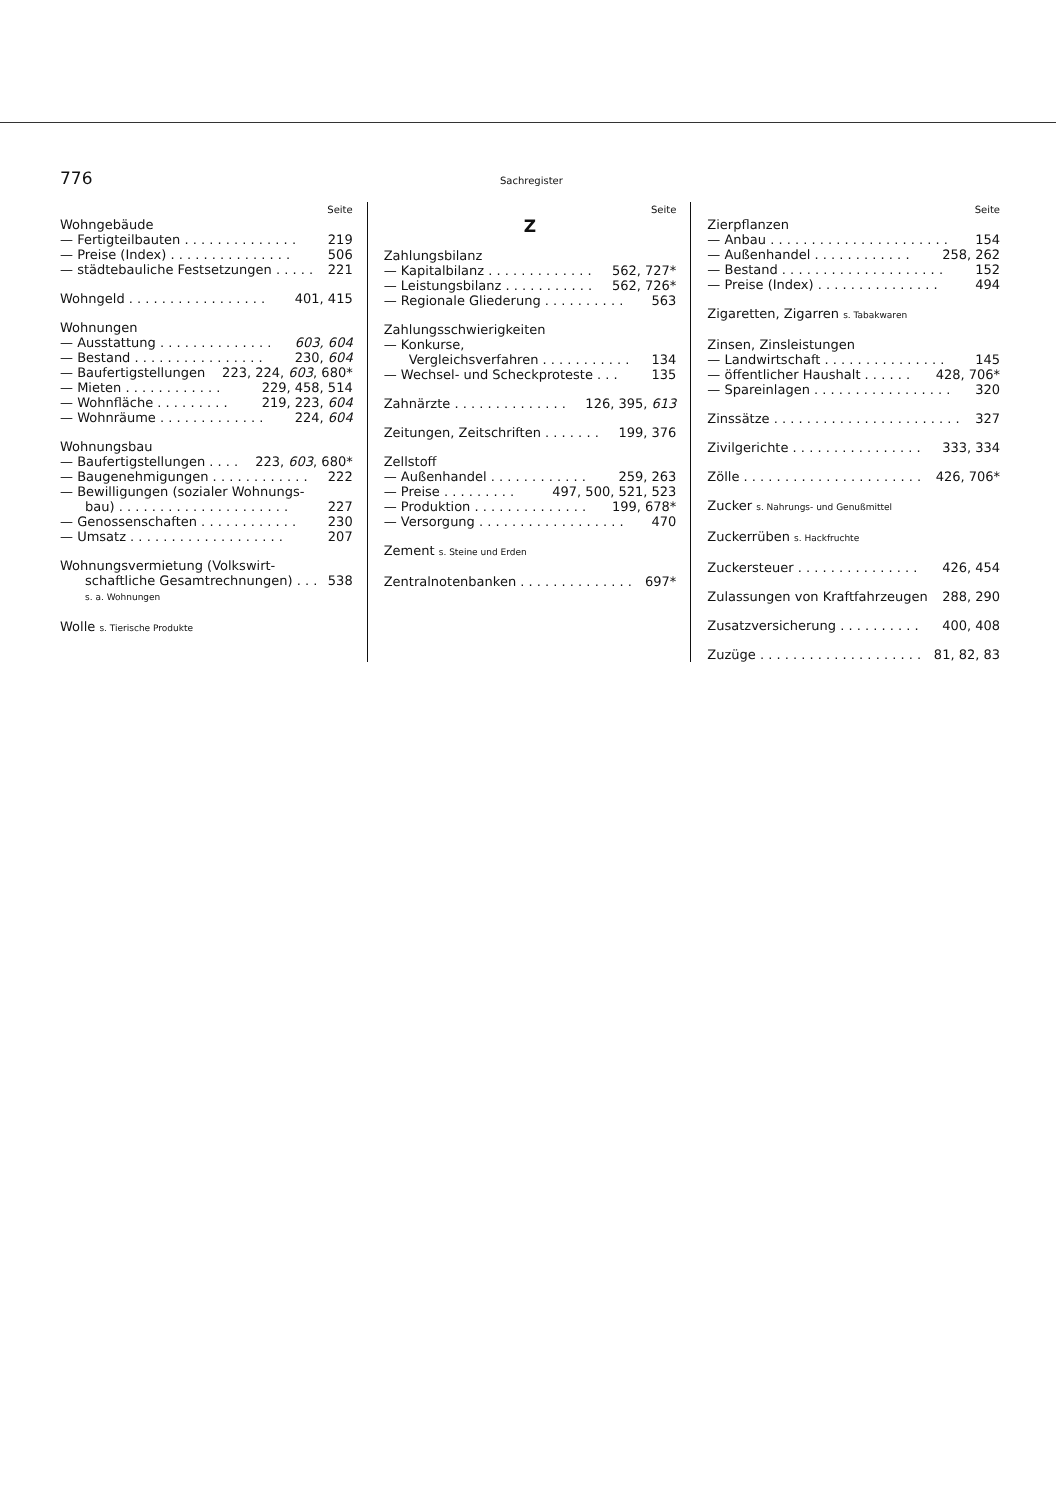776 Sachregister
Seite
Wohngebäude
— Fertigteilbauten . . . . . . . . . . . . . . 219
— Preise (Index) . . . . . . . . . . . . . . . 506
— städtebauliche Festsetzungen . . . . . 221
Wohngeld . . . . . . . . . . . . . . . . . 401, 415
Wohnungen
— Ausstattung . . . . . . . . . . . . . . 603, 604
— Bestand . . . . . . . . . . . . . . . . 230, 604
— Baufertigstellungen 223, 224, 603, 680*
— Mieten . . . . . . . . . . . . 229, 458, 514
— Wohnfläche . . . . . . . . . 219, 223, 604
— Wohnräume . . . . . . . . . . . . . 224, 604
Wohnungsbau
— Baufertigstellungen . . . . 223, 603, 680*
— Baugenehmigungen . . . . . . . . . . . . 222
— Bewilligungen (sozialer Wohnungs-
bau) . . . . . . . . . . . . . . . . . . . . . 227
— Genossenschaften . . . . . . . . . . . . 230
— Umsatz . . . . . . . . . . . . . . . . . . . 207
Wohnungsvermietung (Volkswirt-
schaftliche Gesamtrechnungen) . . . 538
s. a. Wohnungen
Wolle s. Tierische Produkte
Seite
Z
Zahlungsbilanz
— Kapitalbilanz . . . . . . . . . . . . . 562, 727*
— Leistungsbilanz . . . . . . . . . . . 562, 726*
— Regionale Gliederung . . . . . . . . . . 563
Zahlungsschwierigkeiten
— Konkurse,
Vergleichsverfahren . . . . . . . . . . . 134
— Wechsel- und Scheckproteste . . . 135
Zahnärzte . . . . . . . . . . . . . . 126, 395, 613
Zeitungen, Zeitschriften . . . . . . . 199, 376
Zellstoff
— Außenhandel . . . . . . . . . . . . 259, 263
— Preise . . . . . . . . . 497, 500, 521, 523
— Produktion . . . . . . . . . . . . . . 199, 678*
— Versorgung . . . . . . . . . . . . . . . . . . 470
Zement s. Steine und Erden
Zentralnotenbanken . . . . . . . . . . . . . . 697*
Seite
Zierpflanzen
— Anbau . . . . . . . . . . . . . . . . . . . . . . 154
— Außenhandel . . . . . . . . . . . . 258, 262
— Bestand . . . . . . . . . . . . . . . . . . . . 152
— Preise (Index) . . . . . . . . . . . . . . . 494
Zigaretten, Zigarren s. Tabakwaren
Zinsen, Zinsleistungen
— Landwirtschaft . . . . . . . . . . . . . . . 145
— öffentlicher Haushalt . . . . . . 428, 706*
— Spareinlagen . . . . . . . . . . . . . . . . . 320
Zinssätze . . . . . . . . . . . . . . . . . . . . . . . 327
Zivilgerichte . . . . . . . . . . . . . . . . 333, 334
Zölle . . . . . . . . . . . . . . . . . . . . . . 426, 706*
Zucker s. Nahrungs- und Genußmittel
Zuckerrüben s. Hackfruchte
Zuckersteuer . . . . . . . . . . . . . . . 426, 454
Zulassungen von Kraftfahrzeugen 288, 290
Zusatzversicherung . . . . . . . . . . 400, 408
Zuzüge . . . . . . . . . . . . . . . . . . . . 81, 82, 83